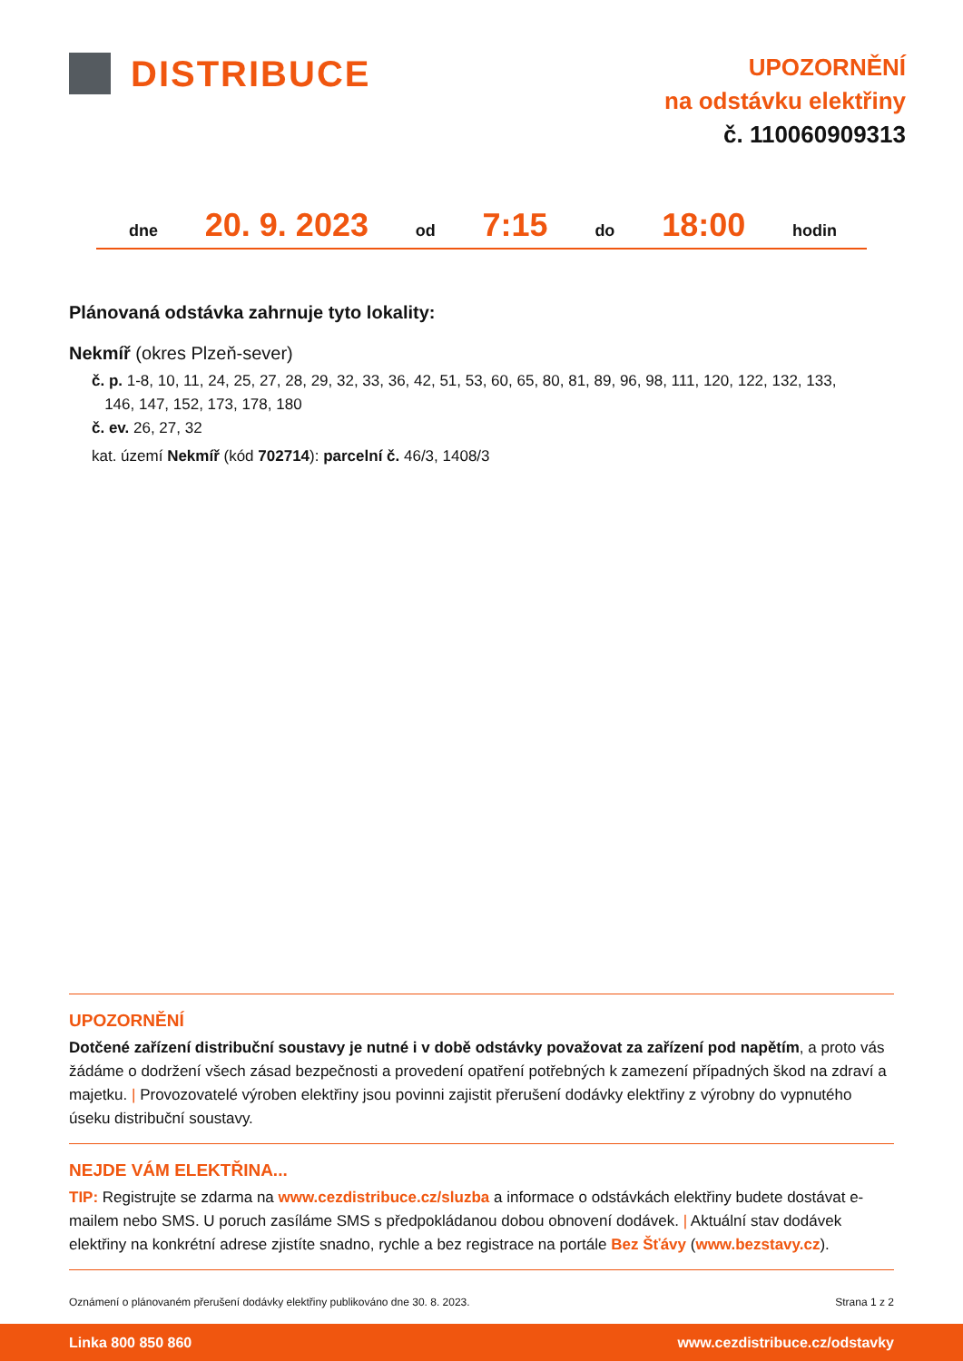DISTRIBUCE
UPOZORNĚNÍ
na odstávku elektřiny
č. 110060909313
dne 20. 9. 2023 od 7:15 do 18:00 hodin
Plánovaná odstávka zahrnuje tyto lokality:
Nekmíř (okres Plzeň-sever)
č. p. 1-8, 10, 11, 24, 25, 27, 28, 29, 32, 33, 36, 42, 51, 53, 60, 65, 80, 81, 89, 96, 98, 111, 120, 122, 132, 133,
146, 147, 152, 173, 178, 180
č. ev. 26, 27, 32
kat. území Nekmíř (kód 702714): parcelní č. 46/3, 1408/3
UPOZORNĚNÍ
Dotčené zařízení distribuční soustavy je nutné i v době odstávky považovat za zařízení pod napětím, a proto vás žádáme o dodržení všech zásad bezpečnosti a provedení opatření potřebných k zamezení případných škod na zdraví a majetku. | Provozovatelé výroben elektřiny jsou povinni zajistit přerušení dodávky elektřiny z výrobny do vypnutého úseku distribuční soustavy.
NEJDE VÁM ELEKTŘINA...
TIP: Registrujte se zdarma na www.cezdistribuce.cz/sluzba a informace o odstávkách elektřiny budete dostávat e-mailem nebo SMS. U poruch zasíláme SMS s předpokládanou dobou obnovení dodávek. | Aktuální stav dodávek elektřiny na konkrétní adrese zjistíte snadno, rychle a bez registrace na portále Bez Šťávy (www.bezstavy.cz).
Oznámení o plánovaném přerušení dodávky elektřiny publikováno dne 30. 8. 2023. Strana 1 z 2
Linka 800 850 860 www.cezdistribuce.cz/odstavky